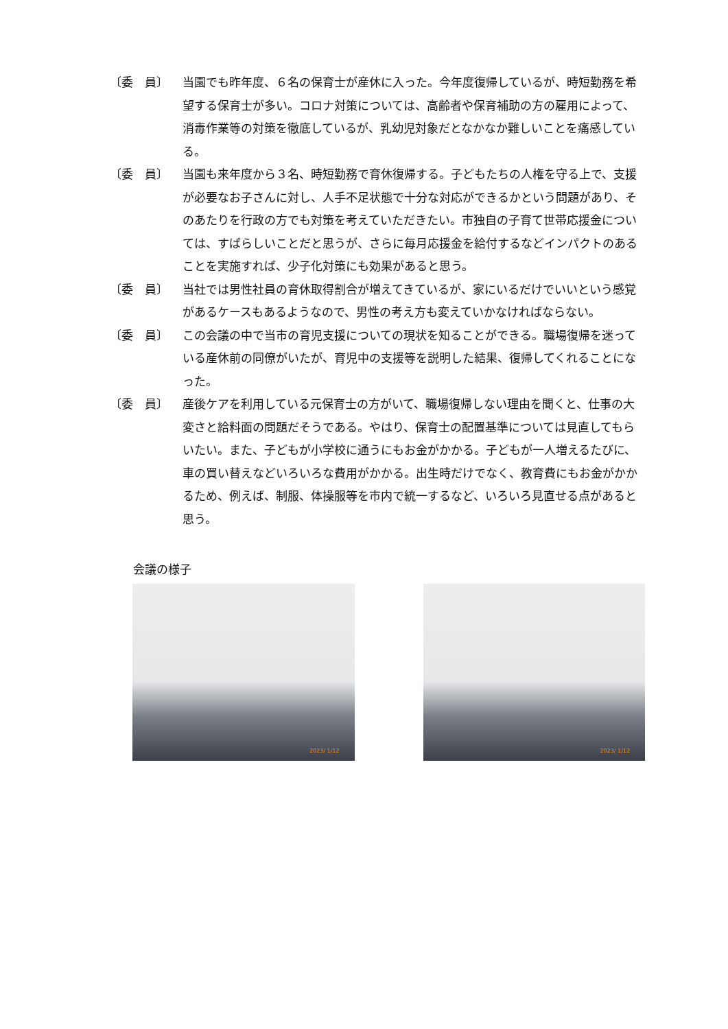〔委　員〕 当園でも昨年度、６名の保育士が産休に入った。今年度復帰しているが、時短勤務を希望する保育士が多い。コロナ対策については、高齢者や保育補助の方の雇用によって、消毒作業等の対策を徹底しているが、乳幼児対象だとなかなか難しいことを痛感している。
〔委　員〕 当園も来年度から３名、時短勤務で育休復帰する。子どもたちの人権を守る上で、支援が必要なお子さんに対し、人手不足状態で十分な対応ができるかという問題があり、そのあたりを行政の方でも対策を考えていただきたい。市独自の子育て世帯応援金については、すばらしいことだと思うが、さらに毎月応援金を給付するなどインパクトのあることを実施すれば、少子化対策にも効果があると思う。
〔委　員〕 当社では男性社員の育休取得割合が増えてきているが、家にいるだけでいいという感覚があるケースもあるようなので、男性の考え方も変えていかなければならない。
〔委　員〕 この会議の中で当市の育児支援についての現状を知ることができる。職場復帰を迷っている産休前の同僚がいたが、育児中の支援等を説明した結果、復帰してくれることになった。
〔委　員〕 産後ケアを利用している元保育士の方がいて、職場復帰しない理由を聞くと、仕事の大変さと給料面の問題だそうである。やはり、保育士の配置基準については見直してもらいたい。また、子どもが小学校に通うにもお金がかかる。子どもが一人増えるたびに、車の買い替えなどいろいろな費用がかかる。出生時だけでなく、教育費にもお金がかかるため、例えば、制服、体操服等を市内で統一するなど、いろいろ見直せる点があると思う。
会議の様子
2023/ 1/12
2023/ 1/12